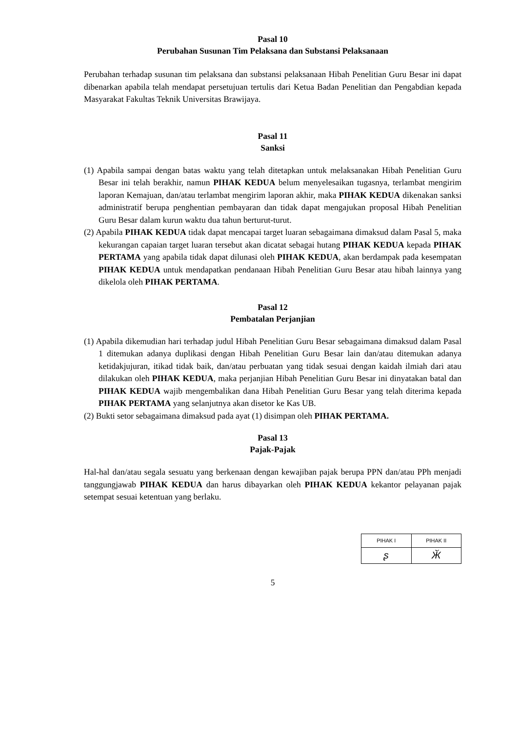Pasal 10
Perubahan Susunan Tim Pelaksana dan Substansi Pelaksanaan
Perubahan terhadap susunan tim pelaksana dan substansi pelaksanaan Hibah Penelitian Guru Besar ini dapat dibenarkan apabila telah mendapat persetujuan tertulis dari Ketua Badan Penelitian dan Pengabdian kepada Masyarakat Fakultas Teknik Universitas Brawijaya.
Pasal 11
Sanksi
(1) Apabila sampai dengan batas waktu yang telah ditetapkan untuk melaksanakan Hibah Penelitian Guru Besar ini telah berakhir, namun PIHAK KEDUA belum menyelesaikan tugasnya, terlambat mengirim laporan Kemajuan, dan/atau terlambat mengirim laporan akhir, maka PIHAK KEDUA dikenakan sanksi administratif berupa penghentian pembayaran dan tidak dapat mengajukan proposal Hibah Penelitian Guru Besar dalam kurun waktu dua tahun berturut-turut.
(2) Apabila PIHAK KEDUA tidak dapat mencapai target luaran sebagaimana dimaksud dalam Pasal 5, maka kekurangan capaian target luaran tersebut akan dicatat sebagai hutang PIHAK KEDUA kepada PIHAK PERTAMA yang apabila tidak dapat dilunasi oleh PIHAK KEDUA, akan berdampak pada kesempatan PIHAK KEDUA untuk mendapatkan pendanaan Hibah Penelitian Guru Besar atau hibah lainnya yang dikelola oleh PIHAK PERTAMA.
Pasal 12
Pembatalan Perjanjian
(1) Apabila dikemudian hari terhadap judul Hibah Penelitian Guru Besar sebagaimana dimaksud dalam Pasal 1 ditemukan adanya duplikasi dengan Hibah Penelitian Guru Besar lain dan/atau ditemukan adanya ketidakjujuran, itikad tidak baik, dan/atau perbuatan yang tidak sesuai dengan kaidah ilmiah dari atau dilakukan oleh PIHAK KEDUA, maka perjanjian Hibah Penelitian Guru Besar ini dinyatakan batal dan PIHAK KEDUA wajib mengembalikan dana Hibah Penelitian Guru Besar yang telah diterima kepada PIHAK PERTAMA yang selanjutnya akan disetor ke Kas UB.
(2) Bukti setor sebagaimana dimaksud pada ayat (1) disimpan oleh PIHAK PERTAMA.
Pasal 13
Pajak-Pajak
Hal-hal dan/atau segala sesuatu yang berkenaan dengan kewajiban pajak berupa PPN dan/atau PPh menjadi tanggungjawab PIHAK KEDUA dan harus dibayarkan oleh PIHAK KEDUA kekantor pelayanan pajak setempat sesuai ketentuan yang berlaku.
| PIHAK I | PIHAK II |
| ʂ | Ӂ |
5